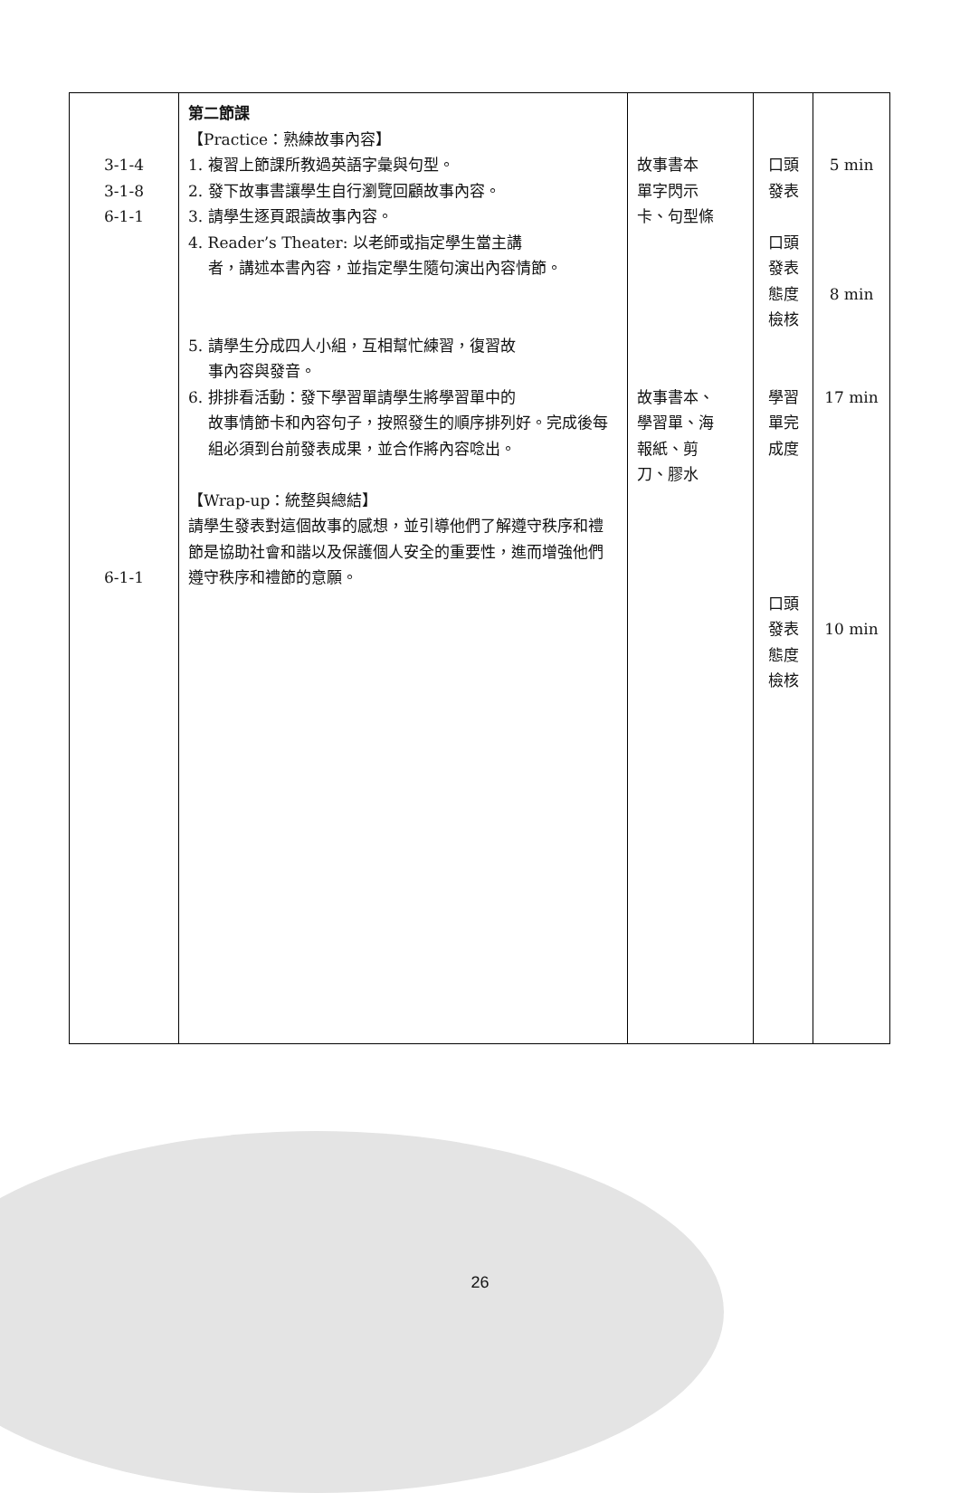| 3-1-4 3-1-8 6-1-1 6-1-1 | 第二節課 【Practice：熟練故事內容】 1. 複習上節課所教過英語字彙與句型。 2. 發下故事書讓學生自行瀏覽回顧故事內容。 3. 請學生逐頁跟讀故事內容。 4. Reader’s Theater: 以老師或指定學生當主講 者，講述本書內容，並指定學生隨句演出內容情節。 5. 請學生分成四人小組，互相幫忙練習，復習故 事內容與發音。 6. 排排看活動：發下學習單請學生將學習單中的 故事情節卡和內容句子，按照發生的順序排列好。完成後每組必須到台前發表成果，並合作將內容唸出。 【Wrap-up：統整與總結】 請學生發表對這個故事的感想，並引導他們了解遵守秩序和禮節是協助社會和諧以及保護個人安全的重要性，進而增強他們遵守秩序和禮節的意願。 | 故事書本 單字閃示 卡、句型條 故事書本、 學習單、海 報紙、剪 刀、膠水 | 口頭 發表 口頭 發表 態度 檢核 學習 單完 成度 口頭 發表 態度 檢核 | 5 min 8 min 17 min 10 min |
26